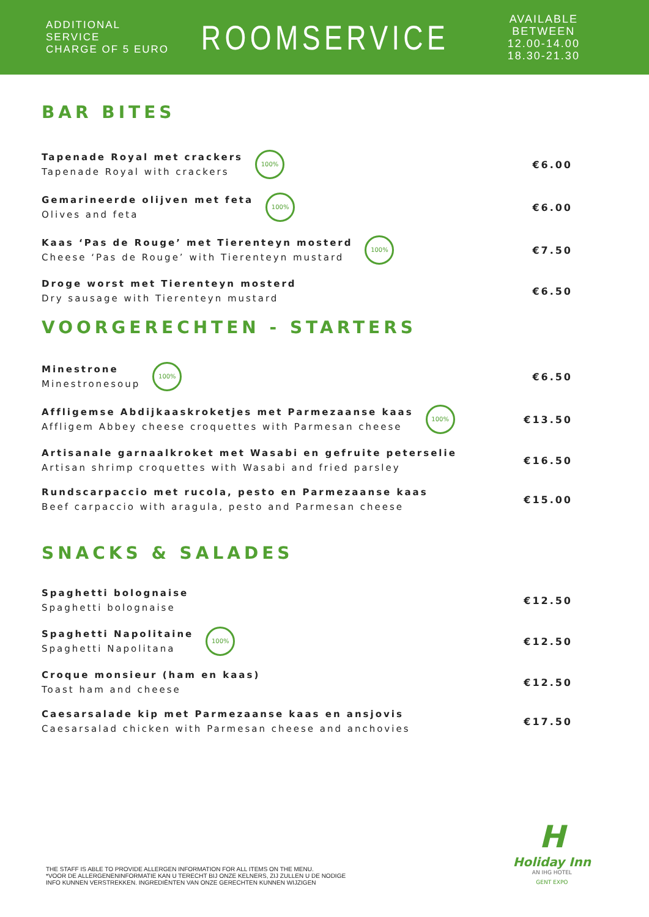ADDITIONAL SERVICE
CHARGE OF 5 EURO
ROOMSERVICE
AVAILABLE BETWEEN
12.00-14.00
18.30-21.30
BAR BITES
Tapenade Royal met crackers
Tapenade Royal with crackers
100%
€6.00
Gemarineerde olijven met feta
Olives and feta
100%
€6.00
Kaas ‘Pas de Rouge’ met Tierenteyn mosterd
Cheese ‘Pas de Rouge’ with Tierenteyn mustard
100%
€7.50
Droge worst met Tierenteyn mosterd
Dry sausage with Tierenteyn mustard
€6.50
VOORGERECHTEN - STARTERS
Minestrone
Minestronesoup
100%
€6.50
Affligemse Abdijkaaskroketjes met Parmezaanse kaas
Affligem Abbey cheese croquettes with Parmesan cheese
100%
€13.50
Artisanale garnaalkroket met Wasabi en gefruite peterselie
Artisan shrimp croquettes with Wasabi and fried parsley
€16.50
Rundscarpaccio met rucola, pesto en Parmezaanse kaas
Beef carpaccio with aragula, pesto and Parmesan cheese
€15.00
SNACKS & SALADES
Spaghetti bolognaise
Spaghetti bolognaise
€12.50
Spaghetti Napolitaine
Spaghetti Napolitana
100%
€12.50
Croque monsieur (ham en kaas)
Toast ham and cheese
€12.50
Caesarsalade kip met Parmezaanse kaas en ansjovis
Caesarsalad chicken with Parmesan cheese and anchovies
€17.50
THE STAFF IS ABLE TO PROVIDE ALLERGEN INFORMATION FOR ALL ITEMS ON THE MENU.
*VOOR DE ALLERGENENINFORMATIE KAN U TERECHT BIJ ONZE KELNERS, ZIJ ZULLEN U DE NODIGE
INFO KUNNEN VERSTREKKEN. INGREDIËNTEN VAN ONZE GERECHTEN KUNNEN WIJZIGEN
H
Holiday Inn
AN IHG HOTEL
GENT EXPO